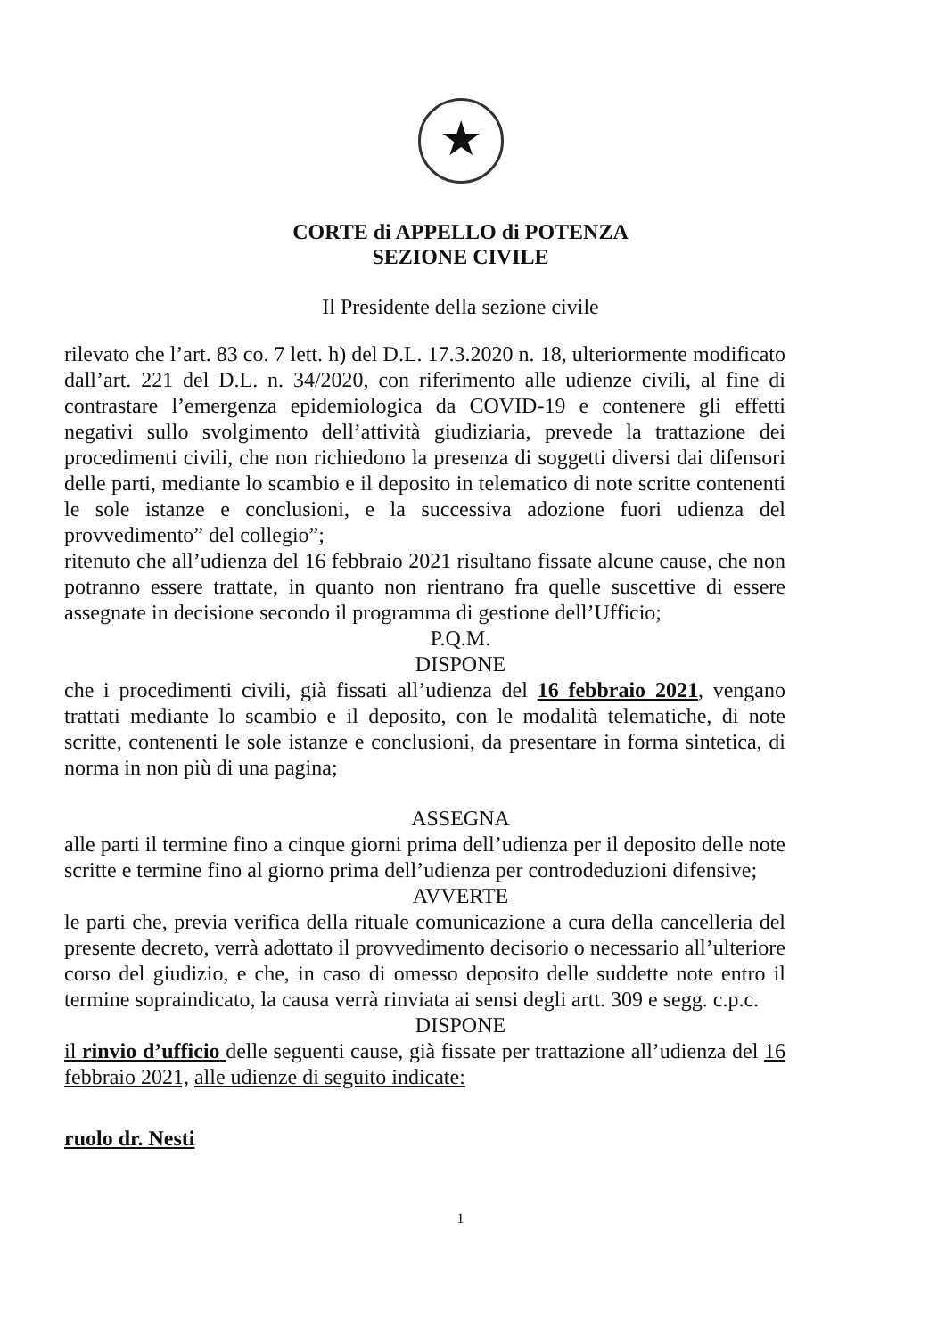★
CORTE di APPELLO di POTENZA
SEZIONE CIVILE
Il Presidente della sezione civile
rilevato che l’art. 83 co. 7 lett. h) del D.L. 17.3.2020 n. 18, ulteriormente modificato dall’art. 221 del D.L. n. 34/2020, con riferimento alle udienze civili, al fine di contrastare l’emergenza epidemiologica da COVID-19 e contenere gli effetti negativi sullo svolgimento dell’attività giudiziaria, prevede la trattazione dei procedimenti civili, che non richiedono la presenza di soggetti diversi dai difensori delle parti, mediante lo scambio e il deposito in telematico di note scritte contenenti le sole istanze e conclusioni, e la successiva adozione fuori udienza del provvedimento” del collegio”;
ritenuto che all’udienza del 16 febbraio 2021 risultano fissate alcune cause, che non potranno essere trattate, in quanto non rientrano fra quelle suscettive di essere assegnate in decisione secondo il programma di gestione dell’Ufficio;
P.Q.M.
DISPONE
che i procedimenti civili, già fissati all’udienza del 16 febbraio 2021, vengano trattati mediante lo scambio e il deposito, con le modalità telematiche, di note scritte, contenenti le sole istanze e conclusioni, da presentare in forma sintetica, di norma in non più di una pagina;
ASSEGNA
alle parti il termine fino a cinque giorni prima dell’udienza per il deposito delle note scritte e termine fino al giorno prima dell’udienza per controdeduzioni difensive;
AVVERTE
le parti che, previa verifica della rituale comunicazione a cura della cancelleria del presente decreto, verrà adottato il provvedimento decisorio o necessario all’ulteriore corso del giudizio, e che, in caso di omesso deposito delle suddette note entro il termine sopraindicato, la causa verrà rinviata ai sensi degli artt. 309 e segg. c.p.c.
DISPONE
il rinvio d’ufficio delle seguenti cause, già fissate per trattazione all’udienza del 16 febbraio 2021, alle udienze di seguito indicate:
ruolo dr. Nesti
1